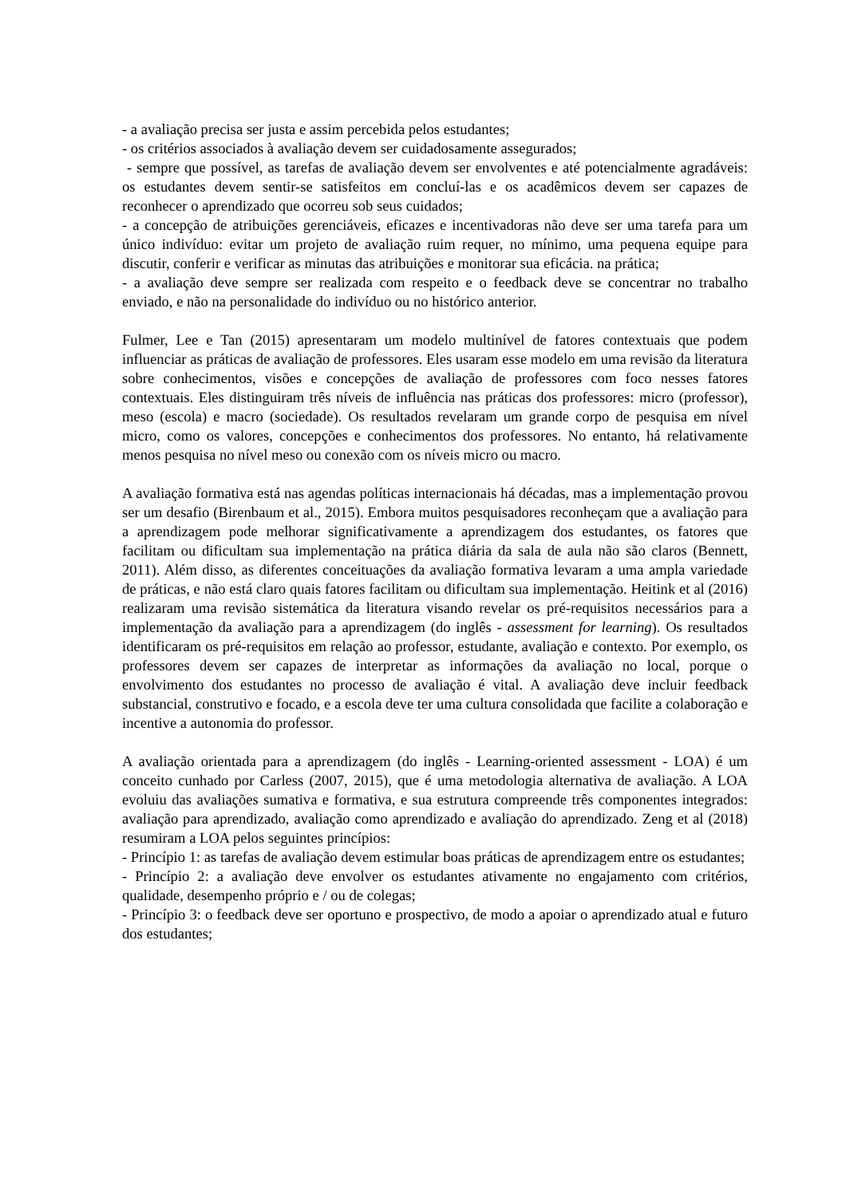- a avaliação precisa ser justa e assim percebida pelos estudantes;
- os critérios associados à avaliação devem ser cuidadosamente assegurados;
- sempre que possível, as tarefas de avaliação devem ser envolventes e até potencialmente agradáveis: os estudantes devem sentir-se satisfeitos em concluí-las e os acadêmicos devem ser capazes de reconhecer o aprendizado que ocorreu sob seus cuidados;
- a concepção de atribuições gerenciáveis, eficazes e incentivadoras não deve ser uma tarefa para um único indivíduo: evitar um projeto de avaliação ruim requer, no mínimo, uma pequena equipe para discutir, conferir e verificar as minutas das atribuições e monitorar sua eficácia. na prática;
- a avaliação deve sempre ser realizada com respeito e o feedback deve se concentrar no trabalho enviado, e não na personalidade do indivíduo ou no histórico anterior.
Fulmer, Lee e Tan (2015) apresentaram um modelo multinível de fatores contextuais que podem influenciar as práticas de avaliação de professores. Eles usaram esse modelo em uma revisão da literatura sobre conhecimentos, visões e concepções de avaliação de professores com foco nesses fatores contextuais. Eles distinguiram três níveis de influência nas práticas dos professores: micro (professor), meso (escola) e macro (sociedade). Os resultados revelaram um grande corpo de pesquisa em nível micro, como os valores, concepções e conhecimentos dos professores. No entanto, há relativamente menos pesquisa no nível meso ou conexão com os níveis micro ou macro.
A avaliação formativa está nas agendas políticas internacionais há décadas, mas a implementação provou ser um desafio (Birenbaum et al., 2015). Embora muitos pesquisadores reconheçam que a avaliação para a aprendizagem pode melhorar significativamente a aprendizagem dos estudantes, os fatores que facilitam ou dificultam sua implementação na prática diária da sala de aula não são claros (Bennett, 2011). Além disso, as diferentes conceituações da avaliação formativa levaram a uma ampla variedade de práticas, e não está claro quais fatores facilitam ou dificultam sua implementação. Heitink et al (2016) realizaram uma revisão sistemática da literatura visando revelar os pré-requisitos necessários para a implementação da avaliação para a aprendizagem (do inglês - assessment for learning). Os resultados identificaram os pré-requisitos em relação ao professor, estudante, avaliação e contexto. Por exemplo, os professores devem ser capazes de interpretar as informações da avaliação no local, porque o envolvimento dos estudantes no processo de avaliação é vital. A avaliação deve incluir feedback substancial, construtivo e focado, e a escola deve ter uma cultura consolidada que facilite a colaboração e incentive a autonomia do professor.
A avaliação orientada para a aprendizagem (do inglês - Learning-oriented assessment - LOA) é um conceito cunhado por Carless (2007, 2015), que é uma metodologia alternativa de avaliação. A LOA evoluiu das avaliações sumativa e formativa, e sua estrutura compreende três componentes integrados: avaliação para aprendizado, avaliação como aprendizado e avaliação do aprendizado. Zeng et al (2018) resumiram a LOA pelos seguintes princípios:
- Princípio 1: as tarefas de avaliação devem estimular boas práticas de aprendizagem entre os estudantes;
- Princípio 2: a avaliação deve envolver os estudantes ativamente no engajamento com critérios, qualidade, desempenho próprio e / ou de colegas;
- Princípio 3: o feedback deve ser oportuno e prospectivo, de modo a apoiar o aprendizado atual e futuro dos estudantes;